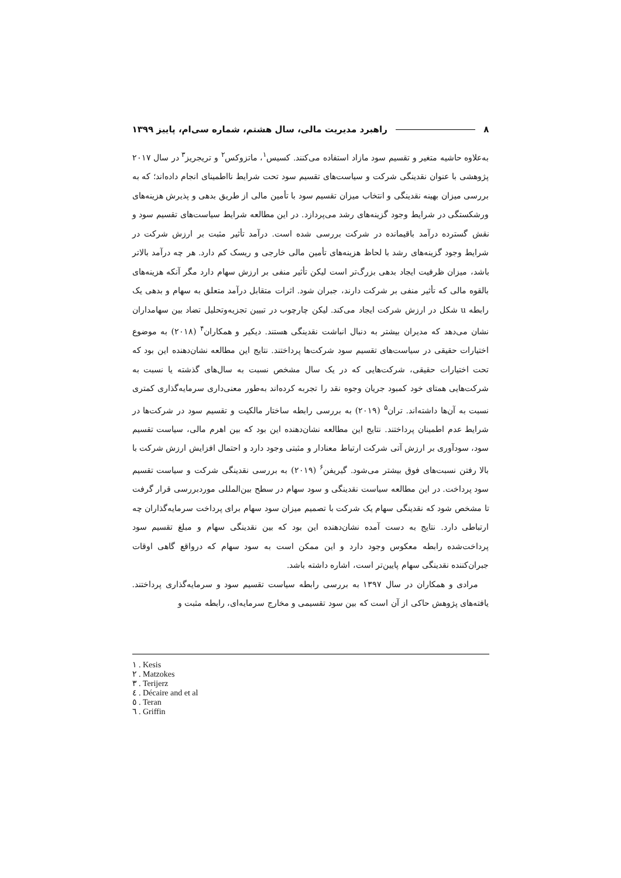۸ راهبرد مدیریت مالی، سال هشتم، شماره سی‌ام، پاییز ۱۳۹۹
به‌علاوه حاشیه متغیر و تقسیم سود مازاد استفاده می‌کنند. کسیس<sup>۱</sup>، ماتزوکس<sup>۲</sup> و تریجریز<sup>۳</sup> در سال ۲۰۱۷ پژوهشی با عنوان نقدینگی شرکت و سیاست‌های تقسیم سود تحت شرایط نااطمینای انجام داده‌اند؛ که به بررسی میزان بهینه نقدینگی و انتخاب میزان تقسیم سود با تأمین مالی از طریق بدهی و پذیرش هزینه‌های ورشکستگی در شرایط وجود گزینه‌های رشد می‌پردازد. در این مطالعه شرایط سیاست‌های تقسیم سود و نقش گسترده درآمد باقیمانده در شرکت بررسی شده است. درآمد تأثیر مثبت بر ارزش شرکت در شرایط وجود گزینه‌های رشد با لحاظ هزینه‌های تأمین مالی خارجی و ریسک کم دارد. هر چه درآمد بالاتر باشد، میزان ظرفیت ایجاد بدهی بزرگ‌تر است لیکن تأثیر منفی بر ارزش سهام دارد مگر آنکه هزینه‌های بالقوه مالی که تأثیر منفی بر شرکت دارند، جبران شود. اثرات متقابل درآمد متعلق به سهام و بدهی یک رابطه u شکل در ارزش شرکت ایجاد می‌کند. لیکن چارچوب در تبیین تجزیه‌وتحلیل تضاد بین سهامداران نشان می‌دهد که مدیران بیشتر به دنبال انباشت نقدینگی هستند. دیکیر و همکاران<sup>۴</sup> (۲۰۱۸) به موضوع اختیارات حقیقی در سیاست‌های تقسیم سود شرکت‌ها پرداختند. نتایج این مطالعه نشان‌دهنده این بود که تحت اختیارات حقیقی، شرکت‌هایی که در یک سال مشخص نسبت به سال‌های گذشته یا نسبت به شرکت‌هایی همتای خود کمبود جریان وجوه نقد را تجربه کرده‌اند به‌طور معنی‌داری سرمایه‌گذاری کمتری نسبت به آن‌ها داشته‌اند. تران<sup>۵</sup> (۲۰۱۹) به بررسی رابطه ساختار مالکیت و تقسیم سود در شرکت‌ها در شرایط عدم اطمینان پرداختند. نتایج این مطالعه نشان‌دهنده این بود که بین اهرم مالی، سیاست تقسیم سود، سودآوری بر ارزش آتی شرکت ارتباط معنادار و مثبتی وجود دارد و احتمال افزایش ارزش شرکت با بالا رفتن نسبت‌های فوق بیشتر می‌شود. گیریفن<sup>۶</sup> (۲۰۱۹) به بررسی نقدینگی شرکت و سیاست تقسیم سود پرداخت. در این مطالعه سیاست نقدینگی و سود سهام در سطح بین‌المللی موردبررسی قرار گرفت تا مشخص شود که نقدینگی سهام یک شرکت با تصمیم میزان سود سهام برای پرداخت سرمایه‌گذاران چه ارتباطی دارد. نتایج به دست آمده نشان‌دهنده این بود که بین نقدینگی سهام و مبلغ تقسیم سود پرداخت‌شده رابطه معکوس وجود دارد و این ممکن است به سود سهام که درواقع گاهی اوقات جبران‌کننده نقدینگی سهام پایین‌تر است، اشاره داشته باشد.
مرادی و همکاران در سال ۱۳۹۷ به بررسی رابطه سیاست تقسیم سود و سرمایه‌گذاری پرداختند. یافته‌های پژوهش حاکی از آن است که بین سود تقسیمی و مخارج سرمایه‌ای، رابطه مثبت و
۱ . Kesis
۲ . Matzokes
۳ . Terijerz
٤ . Décaire and et al
٥ . Teran
٦ . Griffin